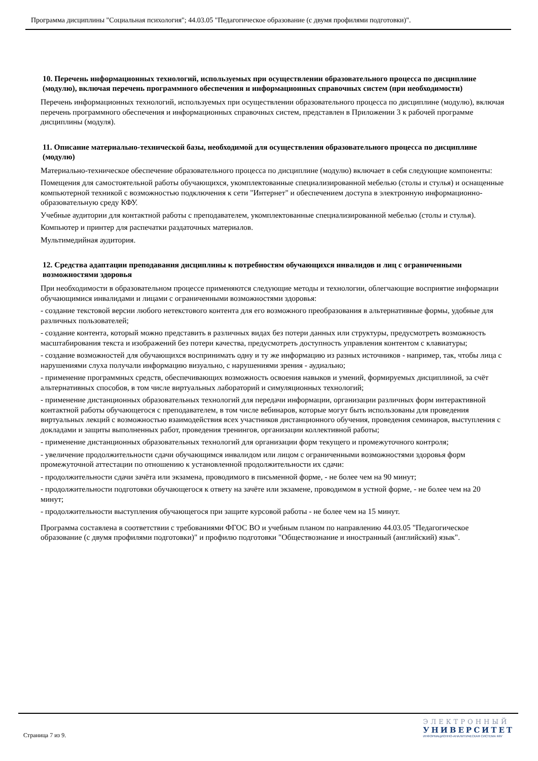Программа дисциплины "Социальная психология"; 44.03.05 "Педагогическое образование (с двумя профилями подготовки)".
10. Перечень информационных технологий, используемых при осуществлении образовательного процесса по дисциплине (модулю), включая перечень программного обеспечения и информационных справочных систем (при необходимости)
Перечень информационных технологий, используемых при осуществлении образовательного процесса по дисциплине (модулю), включая перечень программного обеспечения и информационных справочных систем, представлен в Приложении 3 к рабочей программе дисциплины (модуля).
11. Описание материально-технической базы, необходимой для осуществления образовательного процесса по дисциплине (модулю)
Материально-техническое обеспечение образовательного процесса по дисциплине (модулю) включает в себя следующие компоненты:
Помещения для самостоятельной работы обучающихся, укомплектованные специализированной мебелью (столы и стулья) и оснащенные компьютерной техникой с возможностью подключения к сети "Интернет" и обеспечением доступа в электронную информационно-образовательную среду КФУ.
Учебные аудитории для контактной работы с преподавателем, укомплектованные специализированной мебелью (столы и стулья).
Компьютер и принтер для распечатки раздаточных материалов.
Мультимедийная аудитория.
12. Средства адаптации преподавания дисциплины к потребностям обучающихся инвалидов и лиц с ограниченными возможностями здоровья
При необходимости в образовательном процессе применяются следующие методы и технологии, облегчающие восприятие информации обучающимися инвалидами и лицами с ограниченными возможностями здоровья:
- создание текстовой версии любого нетекстового контента для его возможного преобразования в альтернативные формы, удобные для различных пользователей;
- создание контента, который можно представить в различных видах без потери данных или структуры, предусмотреть возможность масштабирования текста и изображений без потери качества, предусмотреть доступность управления контентом с клавиатуры;
- создание возможностей для обучающихся воспринимать одну и ту же информацию из разных источников - например, так, чтобы лица с нарушениями слуха получали информацию визуально, с нарушениями зрения - аудиально;
- применение программных средств, обеспечивающих возможность освоения навыков и умений, формируемых дисциплиной, за счёт альтернативных способов, в том числе виртуальных лабораторий и симуляционных технологий;
- применение дистанционных образовательных технологий для передачи информации, организации различных форм интерактивной контактной работы обучающегося с преподавателем, в том числе вебинаров, которые могут быть использованы для проведения виртуальных лекций с возможностью взаимодействия всех участников дистанционного обучения, проведения семинаров, выступления с докладами и защиты выполненных работ, проведения тренингов, организации коллективной работы;
- применение дистанционных образовательных технологий для организации форм текущего и промежуточного контроля;
- увеличение продолжительности сдачи обучающимся инвалидом или лицом с ограниченными возможностями здоровья форм промежуточной аттестации по отношению к установленной продолжительности их сдачи:
- продолжительности сдачи зачёта или экзамена, проводимого в письменной форме, - не более чем на 90 минут;
- продолжительности подготовки обучающегося к ответу на зачёте или экзамене, проводимом в устной форме, - не более чем на 20 минут;
- продолжительности выступления обучающегося при защите курсовой работы - не более чем на 15 минут.
Программа составлена в соответствии с требованиями ФГОС ВО и учебным планом по направлению 44.03.05 "Педагогическое образование (с двумя профилями подготовки)" и профилю подготовки "Обществознание и иностранный (английский) язык".
Страница 7 из 9.
ЭЛЕКТРОННЫЙ
УНИВЕРСИТЕТ
ИНФОРМАЦИОННО-АНАЛИТИЧЕСКАЯ СИСТЕМА КФУ